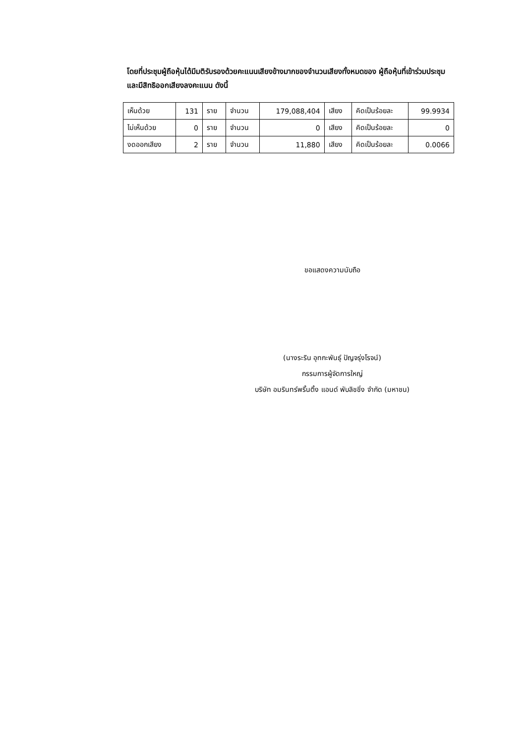โดยที่ประชุมผู้ถือหุ้นได้มีมติรับรองด้วยคะแนนเสียงข้างมากของจำนวนเสียงทั้งหมดของ ผู้ถือหุ้นที่เข้าร่วมประชุมและมีสิทธิออกเสียงลงคะแนน ดังนี้
| เห็นด้วย | 131 | ราย | จำนวน | 179,088,404 | เสียง | คิดเป็นร้อยละ | 99.9934 |
| ไม่เห็นด้วย | 0 | ราย | จำนวน | 0 | เสียง | คิดเป็นร้อยละ | 0 |
| งดออกเสียง | 2 | ราย | จำนวน | 11,880 | เสียง | คิดเป็นร้อยละ | 0.0066 |
ขอแสดงความนับถือ
(นางระริน อุทกะพันธุ์ ปัญจรุ่งโรจน์)
กรรมการผู้จัดการใหญ่
บริษัท อมรินทร์พริ้นติ้ง แอนด์ พับลิชชิ่ง จำกัด (มหาชน)